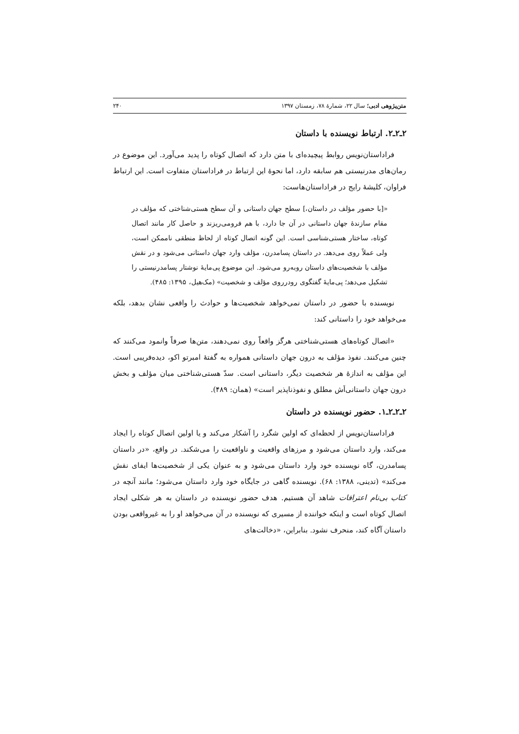متن‌پژوهی ادبی؛ سال ۲۲، شمارهٔ ۷۸، زمستان ۱۳۹۷ ۲۴۰
۲ـ۲ـ۲. ارتباط نویسنده با داستان
فراداستان‌نویس روابط پیچیده‌ای با متن دارد که اتصال کوتاه را پدید می‌آورد. این موضوع در رمان‌های مدرنیستی هم سابقه دارد، اما نحوهٔ این ارتباط در فراداستان متفاوت است. این ارتباط فراوان، کلیشهٔ رایج در فراداستان‌هاست:
«[با حضور مؤلف در داستان،] سطح جهان داستانی و آن سطح هستی‌شناختی که مؤلف در مقام سازندهٔ جهان داستانی در آن جا دارد، با هم فرومی‌ریزند و حاصل کار مانند اتصال کوتاه، ساختار هستی‌شناسی است. این گونه اتصال کوتاه از لحاظ منطقی ناممکن است، ولی عملاً روی می‌دهد. در داستان پسامدرن، مؤلف وارد جهان داستانی می‌شود و در نقش مؤلف با شخصیت‌های داستان روبه‌رو می‌شود. این موضوع پی‌مایهٔ نوشتار پسامدرنیستی را تشکیل می‌دهد؛ پی‌مایهٔ گفتگوی رودرروی مؤلف و شخصیت» (مک‌هیل، ۱۳۹۵: ۴۸۵).
نویسنده با حضور در داستان نمی‌خواهد شخصیت‌ها و حوادث را واقعی نشان بدهد، بلکه می‌خواهد خود را داستانی کند:
«اتصال کوتاه‌های هستی‌شناختی هرگز واقعاً روی نمی‌دهند، متن‌ها صرفاً وانمود می‌کنند که چنین می‌کنند. نفوذ مؤلف به درون جهان داستانی همواره به گفتهٔ امبرتو اکو، دیده‌فریبی است. این مؤلف به اندازهٔ هر شخصیت دیگر، داستانی است. سدّ هستی‌شناختی میان مؤلف و بخش درون جهان داستانی‌اَش مطلق و نفوذناپذیر است» (همان: ۴۸۹).
۲ـ۲ـ۲ـ۱. حضور نویسنده در داستان
فراداستان‌نویس از لحظه‌ای که اولین شگرد را آشکار می‌کند و یا اولین اتصال کوتاه را ایجاد می‌کند، وارد داستان می‌شود و مرزهای واقعیت و ناواقعیت را می‌شکند. در واقع، «در داستان پسامدرن، گاه نویسنده خود وارد داستان می‌شود و به عنوان یکی از شخصیت‌ها ایفای نقش می‌کند» (تدینی، ۱۳۸۸: ۶۸). نویسنده گاهی در جایگاه خود وارد داستان می‌شود؛ مانند آنچه در کتاب بی‌نام اعترافات شاهد آن هستیم. هدف حضور نویسنده در داستان به هر شکلی ایجاد اتصال کوتاه است و اینکه خواننده از مسیری که نویسنده در آن می‌خواهد او را به غیرواقعی بودن داستان آگاه کند، منحرف نشود. بنابراین، «دخالت‌های